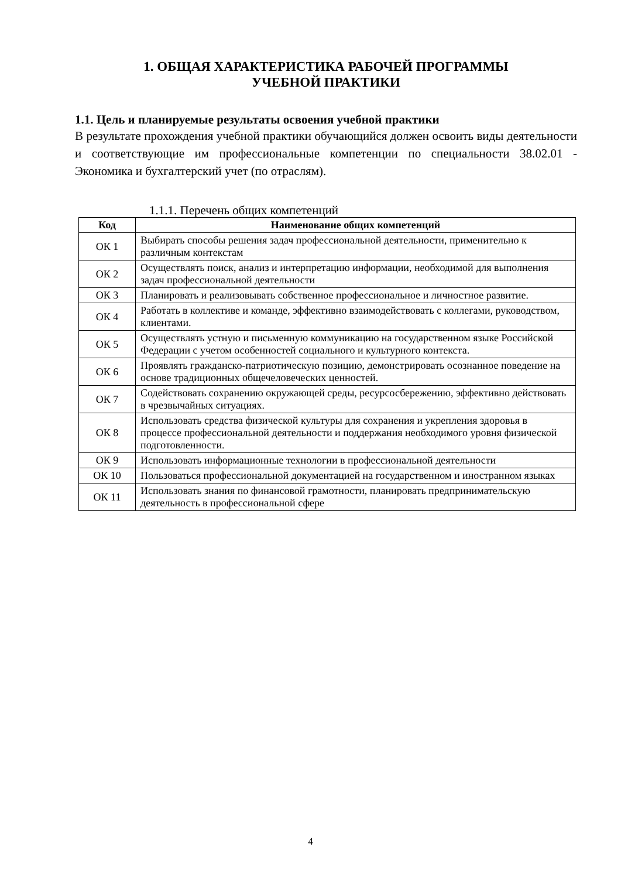1. ОБЩАЯ ХАРАКТЕРИСТИКА РАБОЧЕЙ ПРОГРАММЫ
УЧЕБНОЙ ПРАКТИКИ
1.1. Цель и планируемые результаты освоения учебной практики
В результате прохождения учебной практики обучающийся должен освоить виды деятельности и соответствующие им профессиональные компетенции по специальности 38.02.01 - Экономика и бухгалтерский учет (по отраслям).
1.1.1. Перечень общих компетенций
| Код | Наименование общих компетенций |
| --- | --- |
| ОК 1 | Выбирать способы решения задач профессиональной деятельности, применительно к различным контекстам |
| ОК 2 | Осуществлять поиск, анализ и интерпретацию информации, необходимой для выполнения задач профессиональной деятельности |
| ОК 3 | Планировать и реализовывать собственное профессиональное и личностное развитие. |
| ОК 4 | Работать в коллективе и команде, эффективно взаимодействовать с коллегами, руководством, клиентами. |
| ОК 5 | Осуществлять устную и письменную коммуникацию на государственном языке Российской Федерации с учетом особенностей социального и культурного контекста. |
| ОК 6 | Проявлять гражданско-патриотическую позицию, демонстрировать осознанное поведение на основе традиционных общечеловеческих ценностей. |
| ОК 7 | Содействовать сохранению окружающей среды, ресурсосбережению, эффективно действовать в чрезвычайных ситуациях. |
| ОК 8 | Использовать средства физической культуры для сохранения и укрепления здоровья в процессе профессиональной деятельности и поддержания необходимого уровня физической подготовленности. |
| ОК 9 | Использовать информационные технологии в профессиональной деятельности |
| ОК 10 | Пользоваться профессиональной документацией на государственном и иностранном языках |
| ОК 11 | Использовать знания по финансовой грамотности, планировать предпринимательскую деятельность в профессиональной сфере |
4